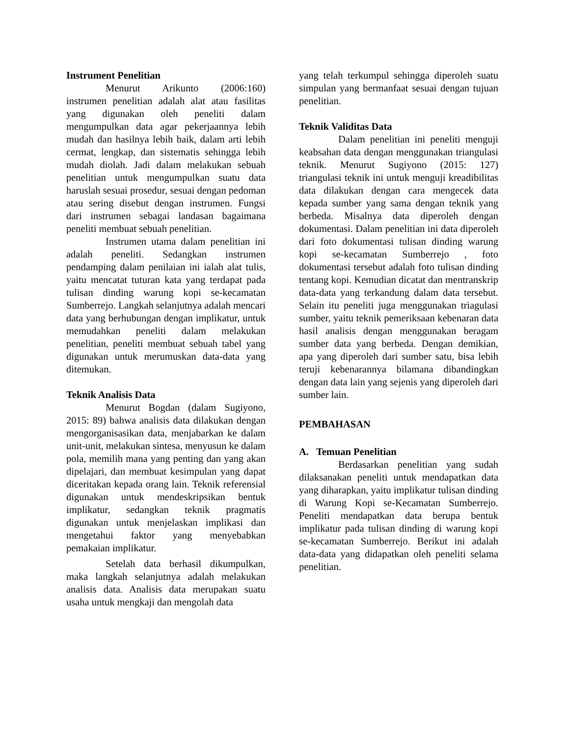Instrument Penelitian
Menurut Arikunto (2006:160) instrumen penelitian adalah alat atau fasilitas yang digunakan oleh peneliti dalam mengumpulkan data agar pekerjaannya lebih mudah dan hasilnya lebih baik, dalam arti lebih cermat, lengkap, dan sistematis sehingga lebih mudah diolah. Jadi dalam melakukan sebuah penelitian untuk mengumpulkan suatu data haruslah sesuai prosedur, sesuai dengan pedoman atau sering disebut dengan instrumen. Fungsi dari instrumen sebagai landasan bagaimana peneliti membuat sebuah penelitian.
Instrumen utama dalam penelitian ini adalah peneliti. Sedangkan instrumen pendamping dalam penilaian ini ialah alat tulis, yaitu mencatat tuturan kata yang terdapat pada tulisan dinding warung kopi se-kecamatan Sumberrejo. Langkah selanjutnya adalah mencari data yang berhubungan dengan implikatur, untuk memudahkan peneliti dalam melakukan penelitian, peneliti membuat sebuah tabel yang digunakan untuk merumuskan data-data yang ditemukan.
Teknik Analisis Data
Menurut Bogdan (dalam Sugiyono, 2015: 89) bahwa analisis data dilakukan dengan mengorganisasikan data, menjabarkan ke dalam unit-unit, melakukan sintesa, menyusun ke dalam pola, memilih mana yang penting dan yang akan dipelajari, dan membuat kesimpulan yang dapat diceritakan kepada orang lain. Teknik referensial digunakan untuk mendeskripsikan bentuk implikatur, sedangkan teknik pragmatis digunakan untuk menjelaskan implikasi dan mengetahui faktor yang menyebabkan pemakaian implikatur.
Setelah data berhasil dikumpulkan, maka langkah selanjutnya adalah melakukan analisis data. Analisis data merupakan suatu usaha untuk mengkaji dan mengolah data
yang telah terkumpul sehingga diperoleh suatu simpulan yang bermanfaat sesuai dengan tujuan penelitian.
Teknik Validitas Data
Dalam penelitian ini peneliti menguji keabsahan data dengan menggunakan triangulasi teknik. Menurut Sugiyono (2015: 127) triangulasi teknik ini untuk menguji kreadibilitas data dilakukan dengan cara mengecek data kepada sumber yang sama dengan teknik yang berbeda. Misalnya data diperoleh dengan dokumentasi. Dalam penelitian ini data diperoleh dari foto dokumentasi tulisan dinding warung kopi se-kecamatan Sumberrejo , foto dokumentasi tersebut adalah foto tulisan dinding tentang kopi. Kemudian dicatat dan mentranskrip data-data yang terkandung dalam data tersebut. Selain itu peneliti juga menggunakan triagulasi sumber, yaitu teknik pemeriksaan kebenaran data hasil analisis dengan menggunakan beragam sumber data yang berbeda. Dengan demikian, apa yang diperoleh dari sumber satu, bisa lebih teruji kebenarannya bilamana dibandingkan dengan data lain yang sejenis yang diperoleh dari sumber lain.
PEMBAHASAN
A. Temuan Penelitian
Berdasarkan penelitian yang sudah dilaksanakan peneliti untuk mendapatkan data yang diharapkan, yaitu implikatur tulisan dinding di Warung Kopi se-Kecamatan Sumberrejo. Peneliti mendapatkan data berupa bentuk implikatur pada tulisan dinding di warung kopi se-kecamatan Sumberrejo. Berikut ini adalah data-data yang didapatkan oleh peneliti selama penelitian.